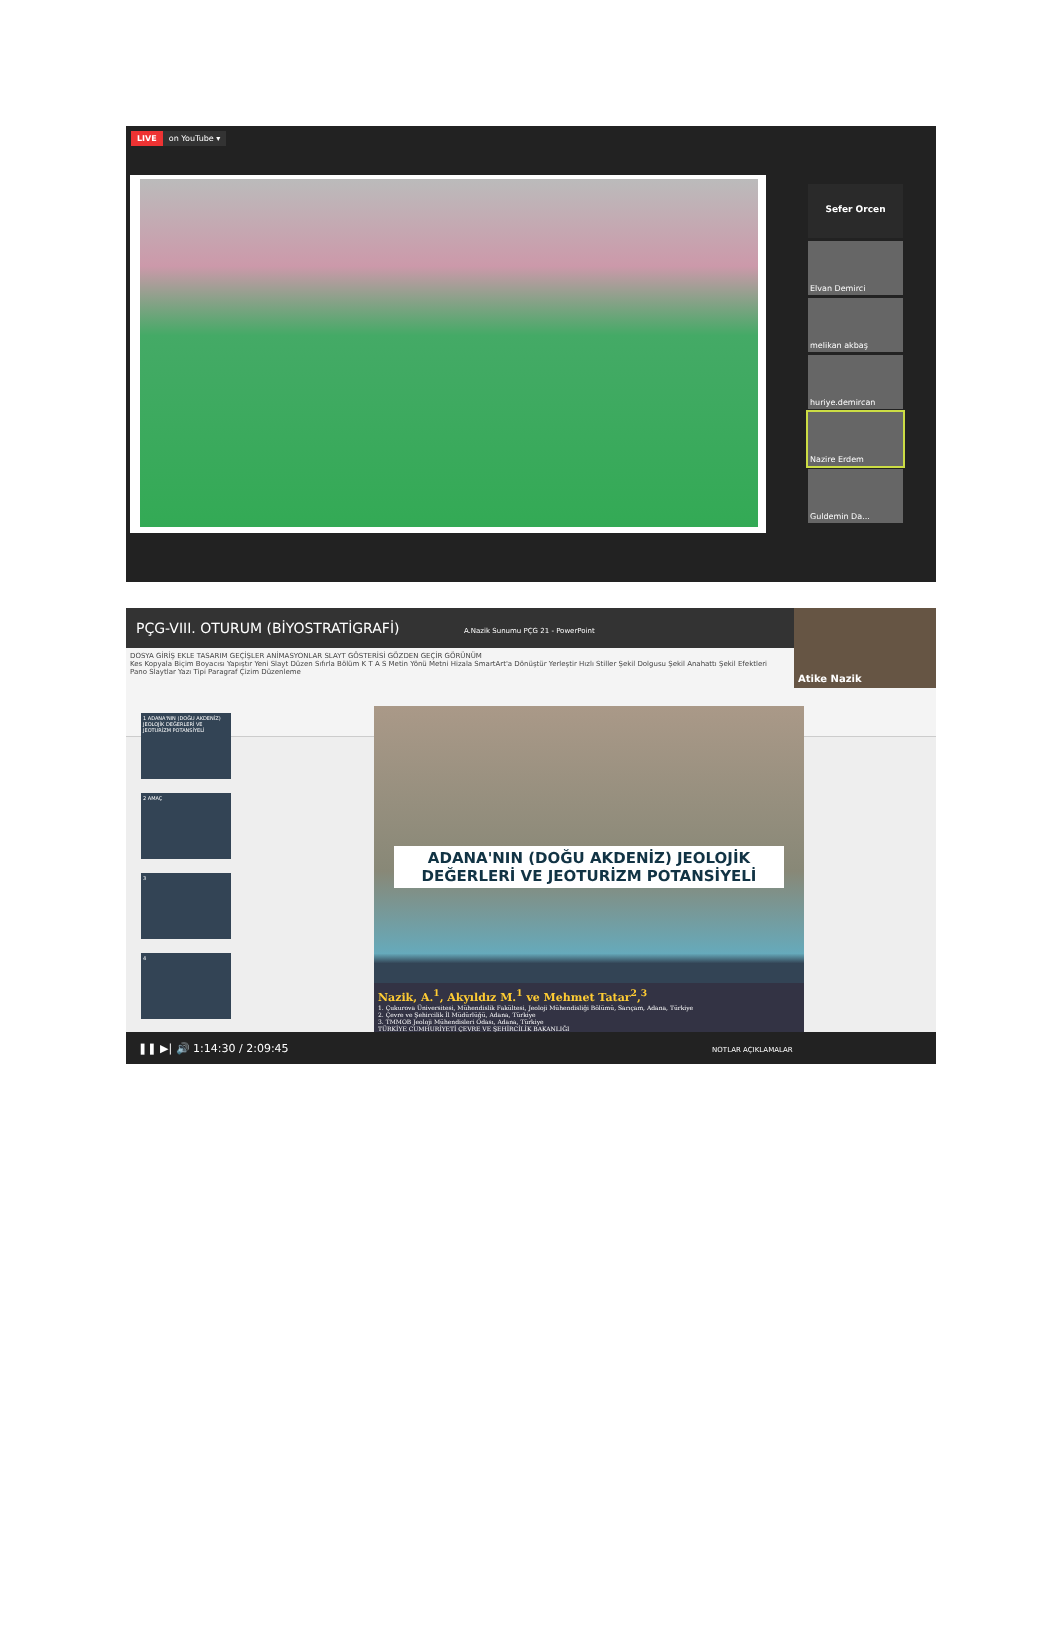LIVE on YouTube ▾
Sefer Orcen
Elvan Demirci
melikan akbaş
huriye.demircan
Nazire Erdem
Guldemin Da...
PÇG-VIII. OTURUM (BİYOSTRATİGRAFİ) A.Nazik Sunumu PÇG 21 - PowerPoint
DOSYA GİRİŞ EKLE TASARIM GEÇİŞLER ANİMASYONLAR SLAYT GÖSTERİSİ GÖZDEN GEÇİR GÖRÜNÜM
Kes Kopyala Biçim Boyacısı Yapıştır Yeni Slayt Düzen Sıfırla Bölüm K T A S Metin Yönü Metni Hizala SmartArt'a Dönüştür Yerleştir Hızlı Stiller Şekil Dolgusu Şekil Anahattı Şekil Efektleri
Pano Slaytlar Yazı Tipi Paragraf Çizim Düzenleme
Atike Nazik
1 ADANA'NIN (DOĞU AKDENİZ) JEOLOJİK DEĞERLERİ VE JEOTURİZM POTANSİYELİ
2 AMAÇ
3
4
ADANA'NIN (DOĞU AKDENİZ) JEOLOJİK
DEĞERLERİ VE JEOTURİZM POTANSİYELİ
Nazik, A.<sup>1</sup>, Akyıldız M.<sup>1</sup> ve Mehmet Tatar<sup>2</sup>,<sup>3</sup>
1. Çukurova Üniversitesi, Mühendislik Fakültesi, Jeoloji Mühendisliği Bölümü, Sarıçam, Adana, Türkiye
2. Çevre ve Şehircilik İl Müdürlüğü, Adana, Türkiye
3. TMMOB Jeoloji Mühendisleri Odası, Adana, Türkiye
TÜRKİYE CUMHURİYETİ ÇEVRE VE ŞEHİRCİLİK BAKANLIĞI
❚❚ ▶| 🔊 1:14:30 / 2:09:45 NOTLAR AÇIKLAMALAR